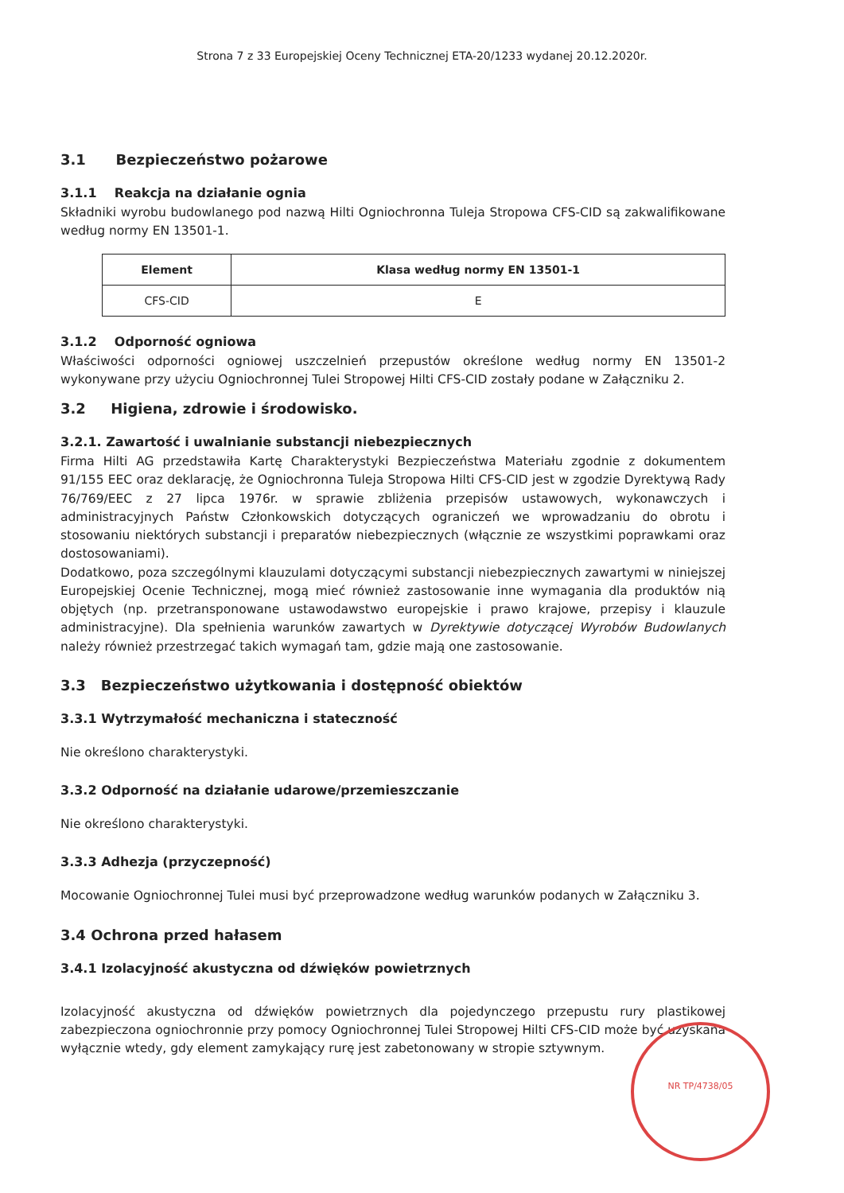Strona 7 z 33 Europejskiej Oceny Technicznej ETA-20/1233 wydanej 20.12.2020r.
3.1 Bezpieczeństwo pożarowe
3.1.1 Reakcja na działanie ognia
Składniki wyrobu budowlanego pod nazwą Hilti Ogniochronna Tuleja Stropowa CFS-CID są zakwalifikowane według normy EN 13501-1.
| Element | Klasa według normy EN 13501-1 |
| --- | --- |
| CFS-CID | E |
3.1.2 Odporność ogniowa
Właściwości odporności ogniowej uszczelnień przepustów określone według normy EN 13501-2 wykonywane przy użyciu Ogniochronnej Tulei Stropowej Hilti CFS-CID zostały podane w Załączniku 2.
3.2 Higiena, zdrowie i środowisko.
3.2.1. Zawartość i uwalnianie substancji niebezpiecznych
Firma Hilti AG przedstawiła Kartę Charakterystyki Bezpieczeństwa Materiału zgodnie z dokumentem 91/155 EEC oraz deklarację, że Ogniochronna Tuleja Stropowa Hilti CFS-CID jest w zgodzie Dyrektywą Rady 76/769/EEC z 27 lipca 1976r. w sprawie zbliżenia przepisów ustawowych, wykonawczych i administracyjnych Państw Członkowskich dotyczących ograniczeń we wprowadzaniu do obrotu i stosowaniu niektórych substancji i preparatów niebezpiecznych (włącznie ze wszystkimi poprawkami oraz dostosowaniami).
Dodatkowo, poza szczególnymi klauzulami dotyczącymi substancji niebezpiecznych zawartymi w niniejszej Europejskiej Ocenie Technicznej, mogą mieć również zastosowanie inne wymagania dla produktów nią objętych (np. przetransponowane ustawodawstwo europejskie i prawo krajowe, przepisy i klauzule administracyjne). Dla spełnienia warunków zawartych w Dyrektywie dotyczącej Wyrobów Budowlanych należy również przestrzegać takich wymagań tam, gdzie mają one zastosowanie.
3.3 Bezpieczeństwo użytkowania i dostępność obiektów
3.3.1 Wytrzymałość mechaniczna i stateczność
Nie określono charakterystyki.
3.3.2 Odporność na działanie udarowe/przemieszczanie
Nie określono charakterystyki.
3.3.3 Adhezja (przyczepność)
Mocowanie Ogniochronnej Tulei musi być przeprowadzone według warunków podanych w Załączniku 3.
3.4 Ochrona przed hałasem
3.4.1 Izolacyjność akustyczna od dźwięków powietrznych
Izolacyjność akustyczna od dźwięków powietrznych dla pojedynczego przepustu rury plastikowej zabezpieczona ogniochronnie przy pomocy Ogniochronnej Tulei Stropowej Hilti CFS-CID może być uzyskana wyłącznie wtedy, gdy element zamykający rurę jest zabetonowany w stropie sztywnym.
NR TP/4738/05